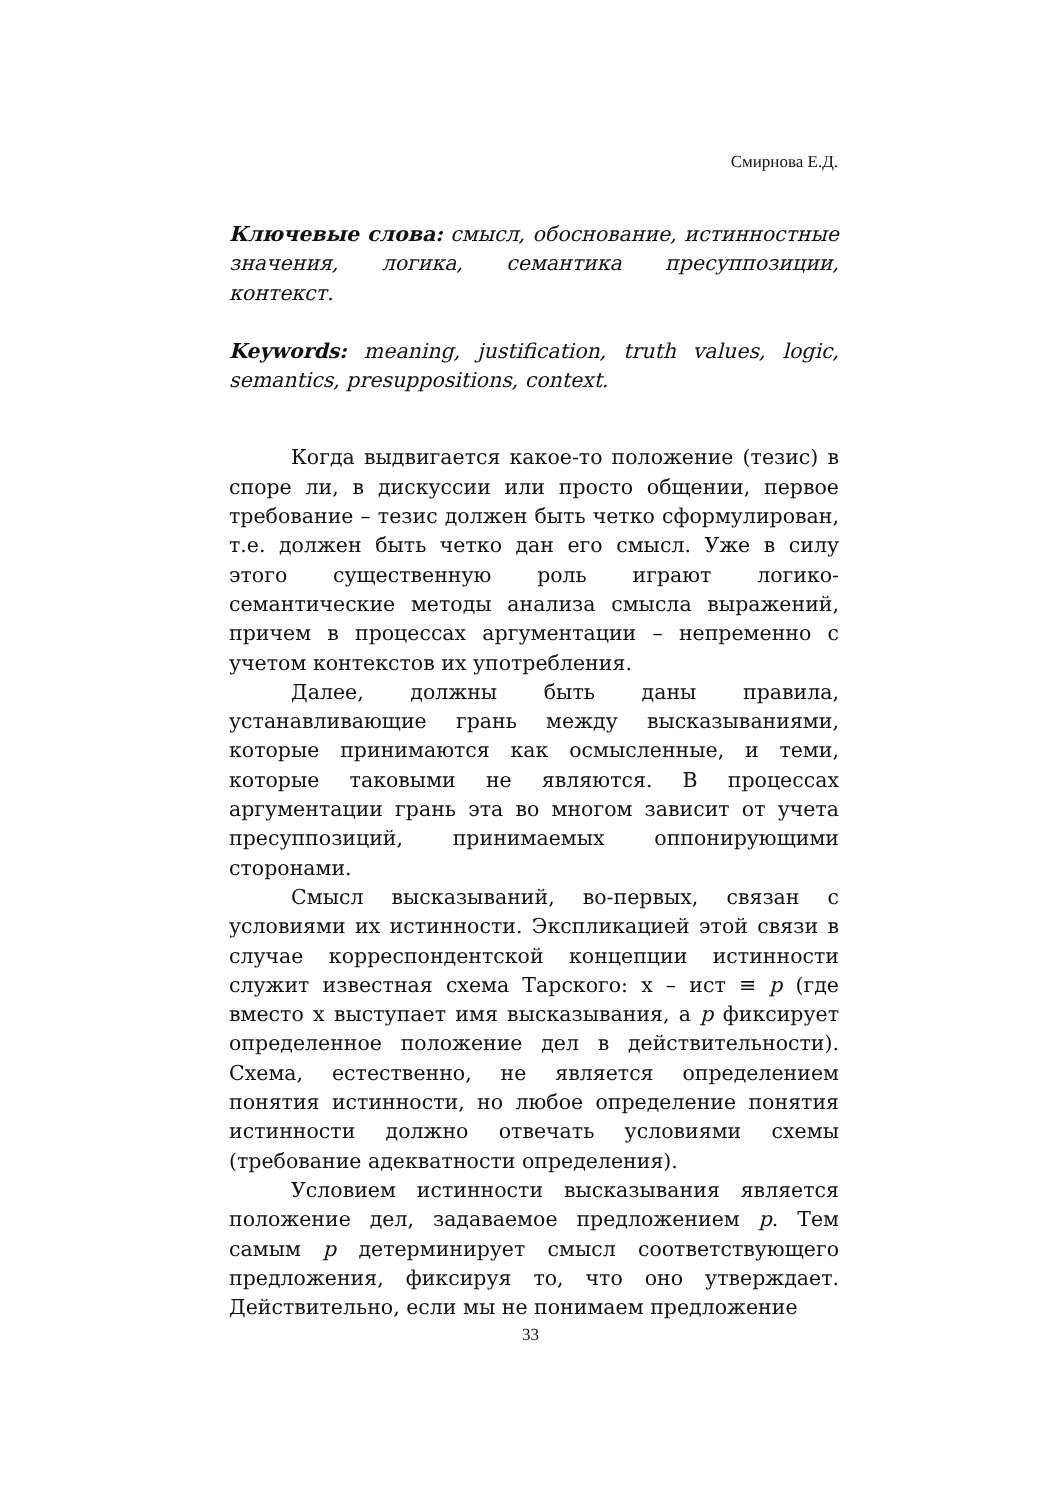Смирнова Е.Д.
Ключевые слова: смысл, обоснование, истинностные значения, логика, семантика пресуппозиции, контекст.
Keywords: meaning, justification, truth values, logic, semantics, presuppositions, context.
Когда выдвигается какое-то положение (тезис) в споре ли, в дискуссии или просто общении, первое требование – тезис должен быть четко сформулирован, т.е. должен быть четко дан его смысл. Уже в силу этого существенную роль играют логико-семантические методы анализа смысла выражений, причем в процессах аргументации – непременно с учетом контекстов их употребления.
Далее, должны быть даны правила, устанавливающие грань между высказываниями, которые принимаются как осмысленные, и теми, которые таковыми не являются. В процессах аргументации грань эта во многом зависит от учета пресуппозиций, принимаемых оппонирующими сторонами.
Смысл высказываний, во-первых, связан с условиями их истинности. Экспликацией этой связи в случае корреспондентской концепции истинности служит известная схема Тарского: x – ист ≡ p (где вместо x выступает имя высказывания, а p фиксирует определенное положение дел в действительности). Схема, естественно, не является определением понятия истинности, но любое определение понятия истинности должно отвечать условиями схемы (требование адекватности определения).
Условием истинности высказывания является положение дел, задаваемое предложением p. Тем самым p детерминирует смысл соответствующего предложения, фиксируя то, что оно утверждает. Действительно, если мы не понимаем предложение
33